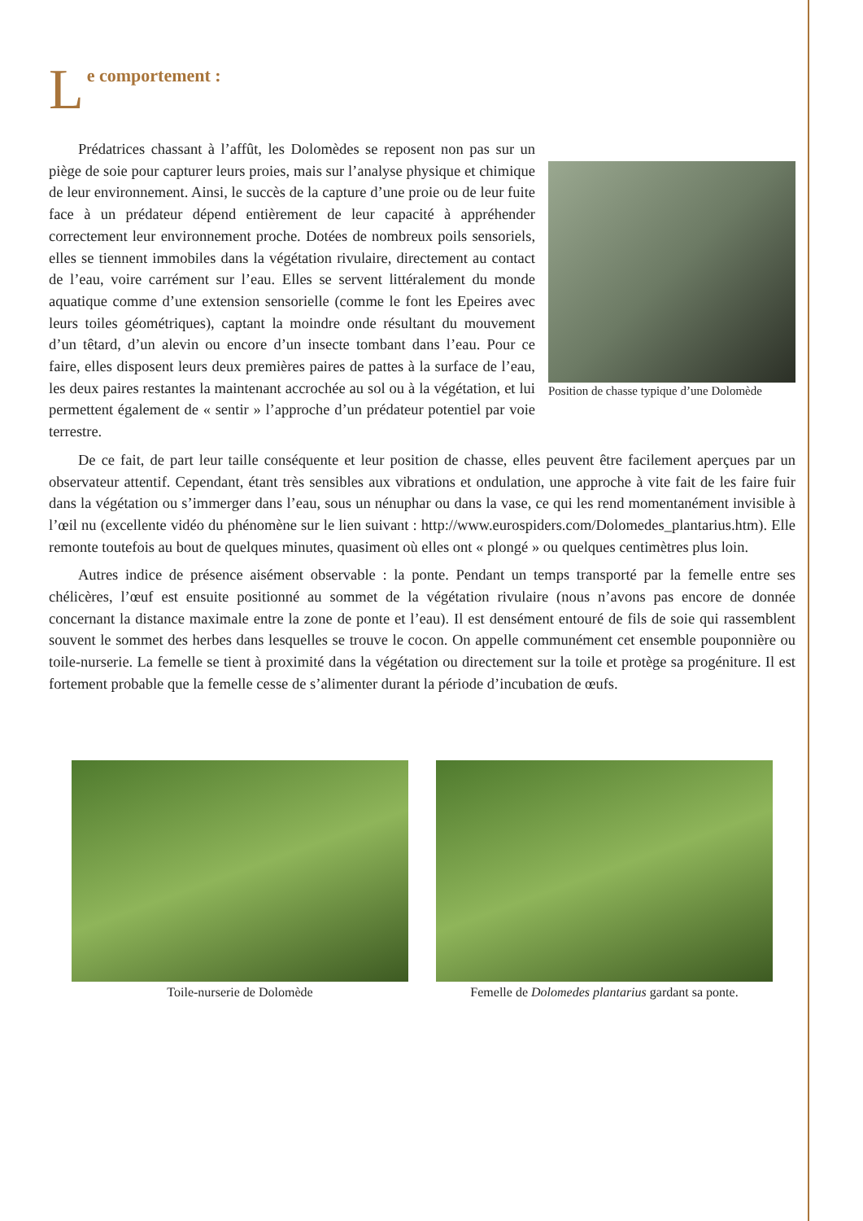Le comportement :
Position de chasse typique d’une Dolomède
Prédatrices chassant à l’affût, les Dolomèdes se reposent non pas sur un piège de soie pour capturer leurs proies, mais sur l’analyse physique et chimique de leur environnement. Ainsi, le succès de la capture d’une proie ou de leur fuite face à un prédateur dépend entièrement de leur capacité à appréhender correctement leur environnement proche. Dotées de nombreux poils sensoriels, elles se tiennent immobiles dans la végétation rivulaire, directement au contact de l’eau, voire carrément sur l’eau. Elles se servent littéralement du monde aquatique comme d’une extension sensorielle (comme le font les Epeires avec leurs toiles géométriques), captant la moindre onde résultant du mouvement d’un têtard, d’un alevin ou encore d’un insecte tombant dans l’eau. Pour ce faire, elles disposent leurs deux premières paires de pattes à la surface de l’eau, les deux paires restantes la maintenant accrochée au sol ou à la végétation, et lui permettent également de « sentir » l’approche d’un prédateur potentiel par voie terrestre.
De ce fait, de part leur taille conséquente et leur position de chasse, elles peuvent être facilement aperçues par un observateur attentif. Cependant, étant très sensibles aux vibrations et ondulation, une approche à vite fait de les faire fuir dans la végétation ou s’immerger dans l’eau, sous un nénuphar ou dans la vase, ce qui les rend momentanément invisible à l’œil nu (excellente vidéo du phénomène sur le lien suivant : http://www.eurospiders.com/Dolomedes_plantarius.htm). Elle remonte toutefois au bout de quelques minutes, quasiment où elles ont « plongé » ou quelques centimètres plus loin.
Autres indice de présence aisément observable : la ponte. Pendant un temps transporté par la femelle entre ses chélicères, l’œuf est ensuite positionné au sommet de la végétation rivulaire (nous n’avons pas encore de donnée concernant la distance maximale entre la zone de ponte et l’eau). Il est densément entouré de fils de soie qui rassemblent souvent le sommet des herbes dans lesquelles se trouve le cocon. On appelle communément cet ensemble pouponnière ou toile-nurserie. La femelle se tient à proximité dans la végétation ou directement sur la toile et protège sa progéniture. Il est fortement probable que la femelle cesse de s’alimenter durant la période d’incubation de œufs.
Toile-nurserie de Dolomède Femelle de Dolomedes plantarius gardant sa ponte.